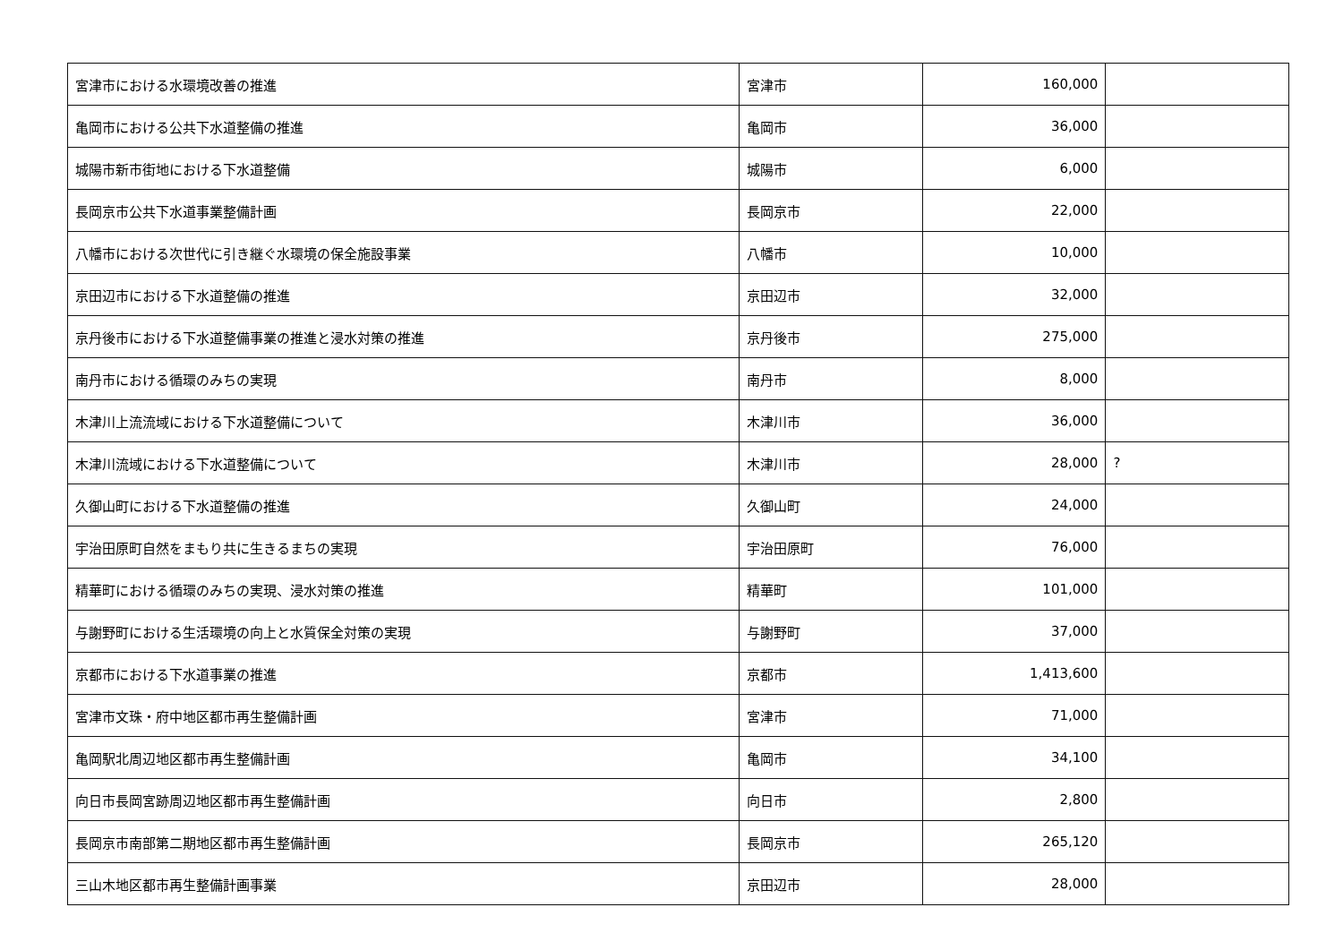| 宮津市における水環境改善の推進 | 宮津市 | 160,000 | |
| 亀岡市における公共下水道整備の推進 | 亀岡市 | 36,000 | |
| 城陽市新市街地における下水道整備 | 城陽市 | 6,000 | |
| 長岡京市公共下水道事業整備計画 | 長岡京市 | 22,000 | |
| 八幡市における次世代に引き継ぐ水環境の保全施設事業 | 八幡市 | 10,000 | |
| 京田辺市における下水道整備の推進 | 京田辺市 | 32,000 | |
| 京丹後市における下水道整備事業の推進と浸水対策の推進 | 京丹後市 | 275,000 | |
| 南丹市における循環のみちの実現 | 南丹市 | 8,000 | |
| 木津川上流流域における下水道整備について | 木津川市 | 36,000 | |
| 木津川流域における下水道整備について | 木津川市 | 28,000 | ? |
| 久御山町における下水道整備の推進 | 久御山町 | 24,000 | |
| 宇治田原町自然をまもり共に生きるまちの実現 | 宇治田原町 | 76,000 | |
| 精華町における循環のみちの実現、浸水対策の推進 | 精華町 | 101,000 | |
| 与謝野町における生活環境の向上と水質保全対策の実現 | 与謝野町 | 37,000 | |
| 京都市における下水道事業の推進 | 京都市 | 1,413,600 | |
| 宮津市文珠・府中地区都市再生整備計画 | 宮津市 | 71,000 | |
| 亀岡駅北周辺地区都市再生整備計画 | 亀岡市 | 34,100 | |
| 向日市長岡宮跡周辺地区都市再生整備計画 | 向日市 | 2,800 | |
| 長岡京市南部第二期地区都市再生整備計画 | 長岡京市 | 265,120 | |
| 三山木地区都市再生整備計画事業 | 京田辺市 | 28,000 | |